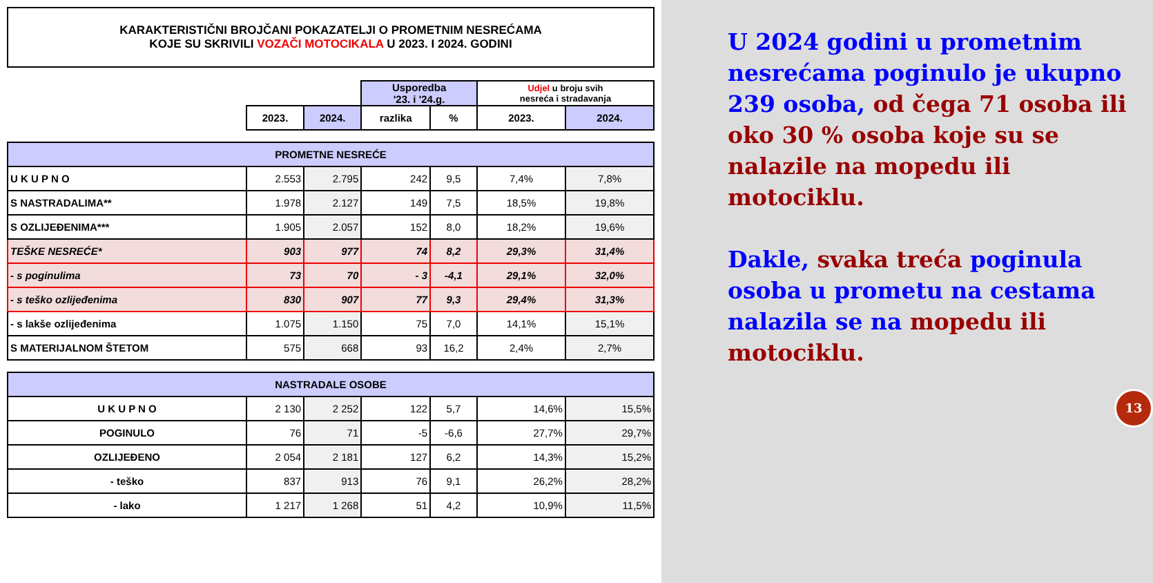KARAKTERISTIČNI BROJČANI POKAZATELJI O PROMETNIM NESREĆAMA
KOJE SU SKRIVILI VOZAČI MOTOCIKALA U 2023. I 2024. GODINI
| | | | Usporedba '23. i '24.g. | | Udjel u broju svih nesreća i stradavanja | |
| | 2023. | 2024. | razlika | % | 2023. | 2024. |
| PROMETNE NESREĆE | | | | | | |
| U K U P N O | 2.553 | 2.795 | 242 | 9,5 | 7,4% | 7,8% |
| S NASTRADALIMA** | 1.978 | 2.127 | 149 | 7,5 | 18,5% | 19,8% |
| S OZLIJEĐENIMA*** | 1.905 | 2.057 | 152 | 8,0 | 18,2% | 19,6% |
| TEŠKE NESREĆE* | 903 | 977 | 74 | 8,2 | 29,3% | 31,4% |
| - s poginulima | 73 | 70 | - 3 | -4,1 | 29,1% | 32,0% |
| - s teško ozlijeđenima | 830 | 907 | 77 | 9,3 | 29,4% | 31,3% |
| - s lakše ozlijeđenima | 1.075 | 1.150 | 75 | 7,0 | 14,1% | 15,1% |
| S MATERIJALNOM ŠTETOM | 575 | 668 | 93 | 16,2 | 2,4% | 2,7% |
| NASTRADALE OSOBE | | | | | | |
| U K U P N O | 2 130 | 2 252 | 122 | 5,7 | 14,6% | 15,5% |
| POGINULO | 76 | 71 | -5 | -6,6 | 27,7% | 29,7% |
| OZLIJEĐENO | 2 054 | 2 181 | 127 | 6,2 | 14,3% | 15,2% |
| - teško | 837 | 913 | 76 | 9,1 | 26,2% | 28,2% |
| - lako | 1 217 | 1 268 | 51 | 4,2 | 10,9% | 11,5% |
U 2024 godini u prometnim nesrećama poginulo je ukupno 239 osoba, od čega 71 osoba ili oko 30 % osoba koje su se nalazile na mopedu ili motociklu.
Dakle, svaka treća poginula osoba u prometu na cestama nalazila se na mopedu ili motociklu.
13